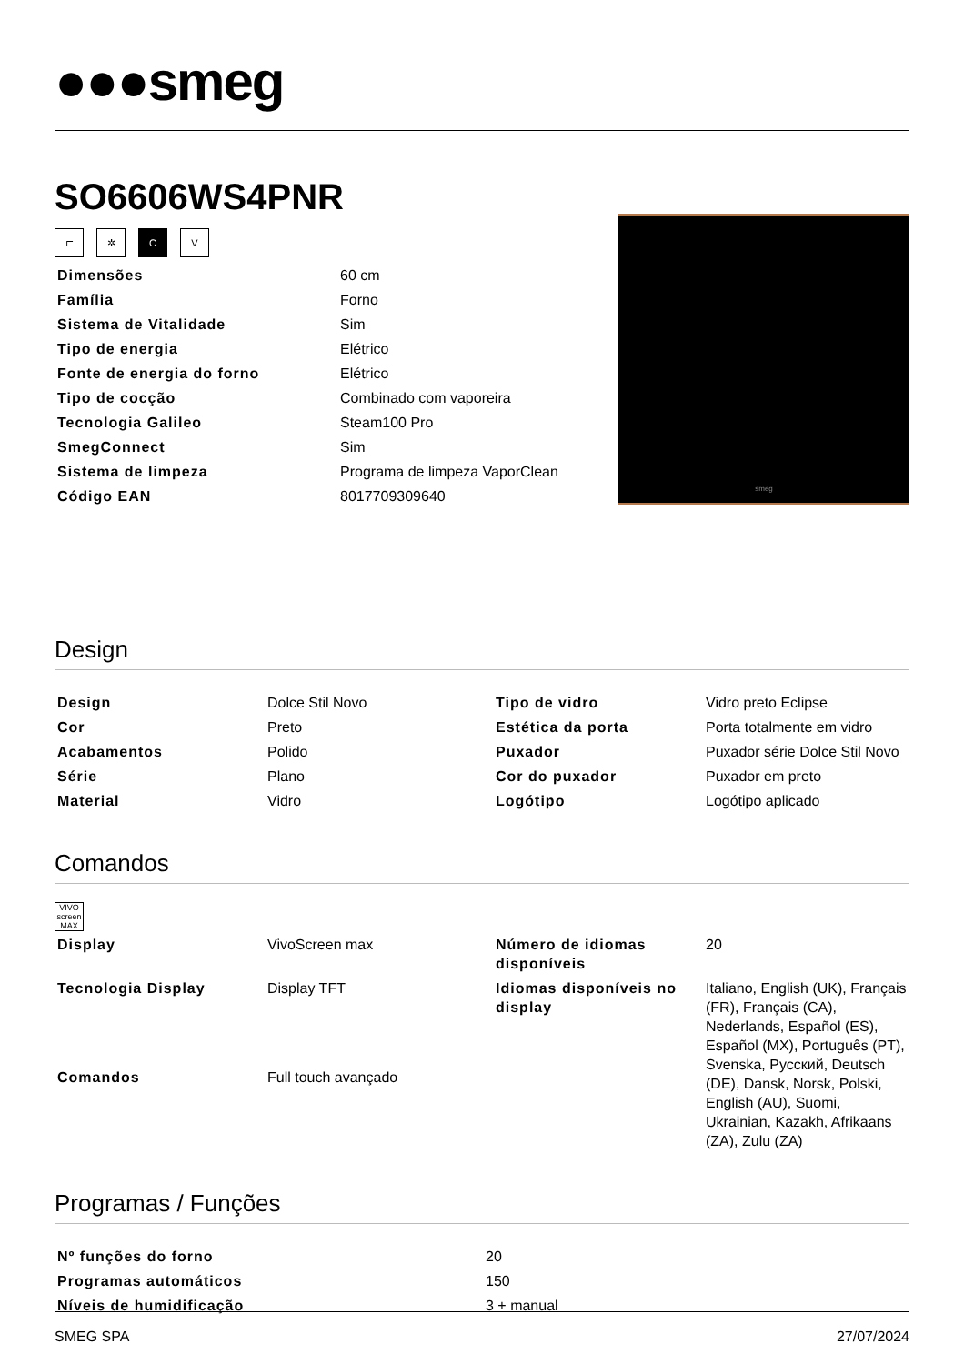●●●smeg
SO6606WS4PNR
smeg
⊏ ✲ CV
| Dimensões | 60 cm |
| Família | Forno |
| Sistema de Vitalidade | Sim |
| Tipo de energia | Elétrico |
| Fonte de energia do forno | Elétrico |
| Tipo de cocção | Combinado com vaporeira |
| Tecnologia Galileo | Steam100 Pro |
| SmegConnect | Sim |
| Sistema de limpeza | Programa de limpeza VaporClean |
| Código EAN | 8017709309640 |
Design
| Design | Dolce Stil Novo | Tipo de vidro | Vidro preto Eclipse |
| Cor | Preto | Estética da porta | Porta totalmente em vidro |
| Acabamentos | Polido | Puxador | Puxador série Dolce Stil Novo |
| Série | Plano | Cor do puxador | Puxador em preto |
| Material | Vidro | Logótipo | Logótipo aplicado |
Comandos
VIVO screen MAX
| Display | VivoScreen max | Número de idiomas disponíveis | 20 |
| Tecnologia Display | Display TFT | Idiomas disponíveis no display | Italiano, English (UK), Français (FR), Français (CA), Nederlands, Español (ES), Español (MX), Português (PT), Svenska, Русский, Deutsch (DE), Dansk, Norsk, Polski, English (AU), Suomi, Ukrainian, Kazakh, Afrikaans (ZA), Zulu (ZA) |
| Comandos | Full touch avançado | | |
Programas / Funções
| Nº funções do forno | 20 |
| Programas automáticos | 150 |
| Níveis de humidificação | 3 + manual |
SMEG SPA 27/07/2024